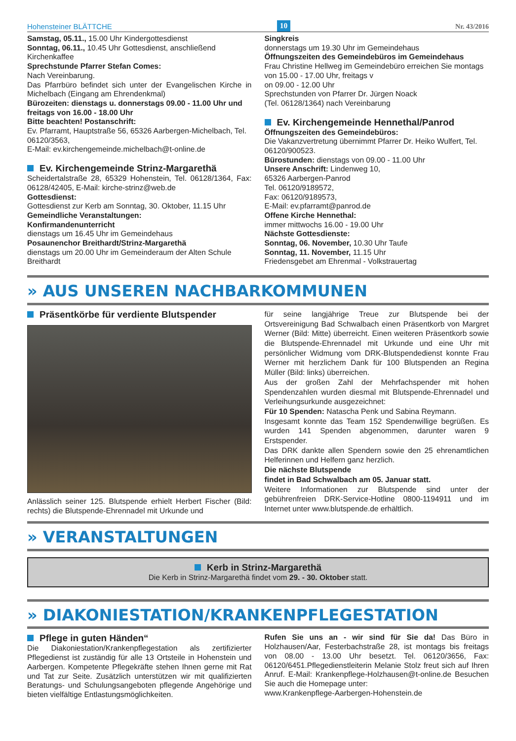Hohensteiner BLÄTTCHE 10 Nr. 43/2016
Samstag, 05.11., 15.00 Uhr Kindergottesdienst
Sonntag, 06.11., 10.45 Uhr Gottesdienst, anschließend Kirchenkaffee
Sprechstunde Pfarrer Stefan Comes:
Nach Vereinbarung.
Das Pfarrbüro befindet sich unter der Evangelischen Kirche in Michelbach (Eingang am Ehrendenkmal)
Bürozeiten: dienstags u. donnerstags 09.00 - 11.00 Uhr und freitags von 16.00 - 18.00 Uhr
Bitte beachten! Postanschrift:
Ev. Pfarramt, Hauptstraße 56, 65326 Aarbergen-Michelbach, Tel. 06120/3563,
E-Mail: ev.kirchengemeinde.michelbach@t-online.de
Ev. Kirchengemeinde Strinz-Margarethä
Scheidertalstraße 28, 65329 Hohenstein, Tel. 06128/1364, Fax: 06128/42405, E-Mail: kirche-strinz@web.de
Gottesdienst:
Gottesdienst zur Kerb am Sonntag, 30. Oktober, 11.15 Uhr
Gemeindliche Veranstaltungen:
Konfirmandenunterricht
dienstags um 16.45 Uhr im Gemeindehaus
Posaunenchor Breithardt/Strinz-Margarethä
dienstags um 20.00 Uhr im Gemeinderaum der Alten Schule Breithardt
Singkreis
donnerstags um 19.30 Uhr im Gemeindehaus
Öffnungszeiten des Gemeindebüros im Gemeindehaus
Frau Christine Hellweg im Gemeindebüro erreichen Sie montags von 15.00 - 17.00 Uhr, freitags v
on 09.00 - 12.00 Uhr
Sprechstunden von Pfarrer Dr. Jürgen Noack
(Tel. 06128/1364) nach Vereinbarung
Ev. Kirchengemeinde Hennethal/Panrod
Öffnungszeiten des Gemeindebüros:
Die Vakanzvertretung übernimmt Pfarrer Dr. Heiko Wulfert, Tel. 06120/900523.
Bürostunden: dienstags von 09.00 - 11.00 Uhr
Unsere Anschrift: Lindenweg 10,
65326 Aarbergen-Panrod
Tel. 06120/9189572,
Fax: 06120/9189573,
E-Mail: ev.pfarramt@panrod.de
Offene Kirche Hennethal:
immer mittwochs 16.00 - 19.00 Uhr
Nächste Gottesdienste:
Sonntag, 06. November, 10.30 Uhr Taufe
Sonntag, 11. November, 11.15 Uhr
Friedensgebet am Ehrenmal - Volkstrauertag
» AUS UNSEREN NACHBARKOMMUNEN
Präsentkörbe für verdiente Blutspender
Anlässlich seiner 125. Blutspende erhielt Herbert Fischer (Bild: rechts) die Blutspende-Ehrennadel mit Urkunde und
für seine langjährige Treue zur Blutspende bei der Ortsvereinigung Bad Schwalbach einen Präsentkorb von Margret Werner (Bild: Mitte) überreicht. Einen weiteren Präsentkorb sowie die Blutspende-Ehrennadel mit Urkunde und eine Uhr mit persönlicher Widmung vom DRK-Blutspendedienst konnte Frau Werner mit herzlichem Dank für 100 Blutspenden an Regina Müller (Bild: links) überreichen.
Aus der großen Zahl der Mehrfachspender mit hohen Spendenzahlen wurden diesmal mit Blutspende-Ehrennadel und Verleihungsurkunde ausgezeichnet:
Für 10 Spenden: Natascha Penk und Sabina Reymann.
Insgesamt konnte das Team 152 Spendenwillige begrüßen. Es wurden 141 Spenden abgenommen, darunter waren 9 Erstspender.
Das DRK dankte allen Spendern sowie den 25 ehrenamtlichen Helferinnen und Helfern ganz herzlich.
Die nächste Blutspende
findet in Bad Schwalbach am 05. Januar statt.
Weitere Informationen zur Blutspende sind unter der gebührenfreien DRK-Service-Hotline 0800-1194911 und im Internet unter www.blutspende.de erhältlich.
» VERANSTALTUNGEN
Kerb in Strinz-Margarethä
Die Kerb in Strinz-Margarethä findet vom 29. - 30. Oktober statt.
» DIAKONIESTATION/KRANKENPFLEGESTATION
Pflege in guten Händen“
Die Diakoniestation/Krankenpflegestation als zertifizierter Pflegedienst ist zuständig für alle 13 Ortsteile in Hohenstein und Aarbergen. Kompetente Pflegekräfte stehen Ihnen gerne mit Rat und Tat zur Seite. Zusätzlich unterstützen wir mit qualifizierten Beratungs- und Schulungsangeboten pflegende Angehörige und bieten vielfältige Entlastungsmöglichkeiten.
Rufen Sie uns an - wir sind für Sie da! Das Büro in Holzhausen/Aar, Festerbachstraße 28, ist montags bis freitags von 08.00 - 13.00 Uhr besetzt. Tel. 06120/3656, Fax: 06120/6451.Pflegedienstleiterin Melanie Stolz freut sich auf Ihren Anruf. E-Mail: Krankenpflege-Holzhausen@t-online.de Besuchen Sie auch die Homepage unter:
www.Krankenpflege-Aarbergen-Hohenstein.de